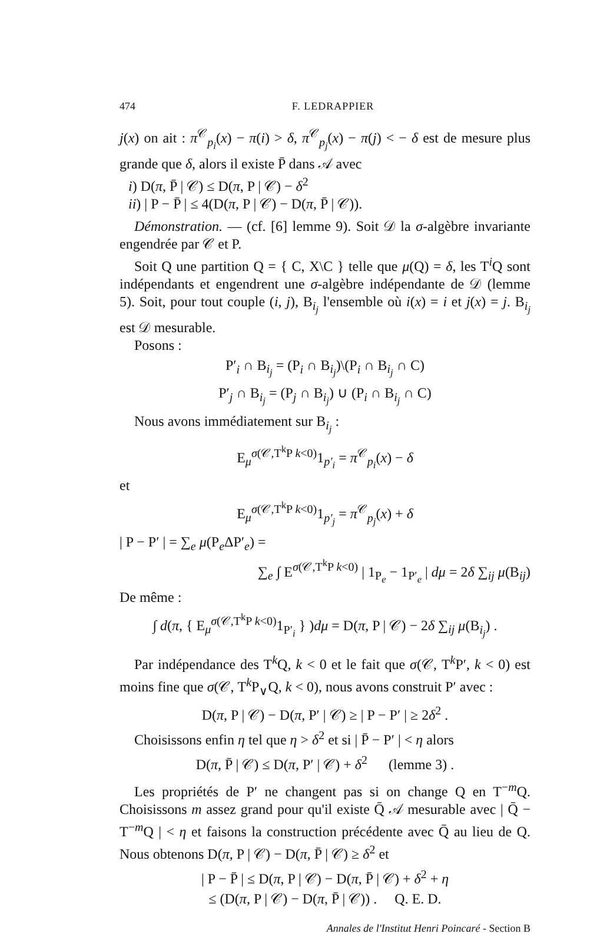474 F. LEDRAPPIER
j(x) on ait : π<sup>𝒞</sup><sub>p<sub>i</sub></sub>(x) − π(i) > δ, π<sup>𝒞</sup><sub>p<sub>j</sub></sub>(x) − π(j) < − δ est de mesure plus grande que δ, alors il existe P̄ dans 𝒜 avec
i) D(π, P̄ | 𝒞) ≤ D(π, P | 𝒞) − δ<sup>2</sup>
ii) | P − P̄ | ≤ 4(D(π, P | 𝒞) − D(π, P̄ | 𝒞)).
Démonstration. — (cf. [6] lemme 9). Soit 𝒟 la σ-algèbre invariante engendrée par 𝒞 et P.
Soit Q une partition Q = { C, X\C } telle que μ(Q) = δ, les T<sup>i</sup>Q sont indépendants et engendrent une σ-algèbre indépendante de 𝒟 (lemme 5). Soit, pour tout couple (i, j), B<sub>i<sub>j</sub></sub> l'ensemble où i(x) = i et j(x) = j. B<sub>i<sub>j</sub></sub> est 𝒟 mesurable.
Posons :
P′<sub>i</sub> ∩ B<sub>i<sub>j</sub></sub> = (P<sub>i</sub> ∩ B<sub>i<sub>j</sub></sub>)\(P<sub>i</sub> ∩ B<sub>i<sub>j</sub></sub> ∩ C)
P′<sub>j</sub> ∩ B<sub>i<sub>j</sub></sub> = (P<sub>j</sub> ∩ B<sub>i<sub>j</sub></sub>) ∪ (P<sub>i</sub> ∩ B<sub>i<sub>j</sub></sub> ∩ C)
Nous avons immédiatement sur B<sub>i<sub>j</sub></sub> :
E<sub>μ</sub><sup>σ(𝒞,T<sup>k</sup>P k<0)</sup>1<sub>p′<sub>i</sub></sub> = π<sup>𝒞</sup><sub>p<sub>i</sub></sub>(x) − δ
et
E<sub>μ</sub><sup>σ(𝒞,T<sup>k</sup>P k<0)</sup>1<sub>p′<sub>j</sub></sub> = π<sup>𝒞</sup><sub>p<sub>j</sub></sub>(x) + δ
| P − P′ | = ∑<sub>e</sub> μ(P<sub>e</sub>ΔP′<sub>e</sub>) =
∑<sub>e</sub> ∫ E<sup>σ(𝒞,T<sup>k</sup>P k<0)</sup> | 1<sub>P<sub>e</sub></sub> − 1<sub>P′<sub>e</sub></sub> | dμ = 2δ ∑<sub>ij</sub> μ(B<sub>ij</sub>)
De même :
∫ d(π, { E<sub>μ</sub><sup>σ(𝒞,T<sup>k</sup>P k<0)</sup>1<sub>P′<sub>i</sub></sub> } )dμ = D(π, P | 𝒞) − 2δ ∑<sub>ij</sub> μ(B<sub>i<sub>j</sub></sub>) .
Par indépendance des T<sup>k</sup>Q, k < 0 et le fait que σ(𝒞, T<sup>k</sup>P′, k < 0) est moins fine que σ(𝒞, T<sup>k</sup>P<sub>∨</sub>Q, k < 0), nous avons construit P′ avec :
D(π, P | 𝒞) − D(π, P′ | 𝒞) ≥ | P − P′ | ≥ 2δ<sup>2</sup> .
Choisissons enfin η tel que η > δ<sup>2</sup> et si | P̄ − P′ | < η alors
D(π, P̄ | 𝒞) ≤ D(π, P′ | 𝒞) + δ<sup>2</sup> (lemme 3) .
Les propriétés de P′ ne changent pas si on change Q en T<sup>−m</sup>Q. Choisissons m assez grand pour qu'il existe Q̄ 𝒜 mesurable avec | Q̄ − T<sup>−m</sup>Q | < η et faisons la construction précédente avec Q̄ au lieu de Q. Nous obtenons D(π, P | 𝒞) − D(π, P̄ | 𝒞) ≥ δ<sup>2</sup> et
| P − P̄ | ≤ D(π, P | 𝒞) − D(π, P̄ | 𝒞) + δ<sup>2</sup> + η
≤ (D(π, P | 𝒞) − D(π, P̄ | 𝒞)) . Q. E. D.
Annales de l'Institut Henri Poincaré - Section B